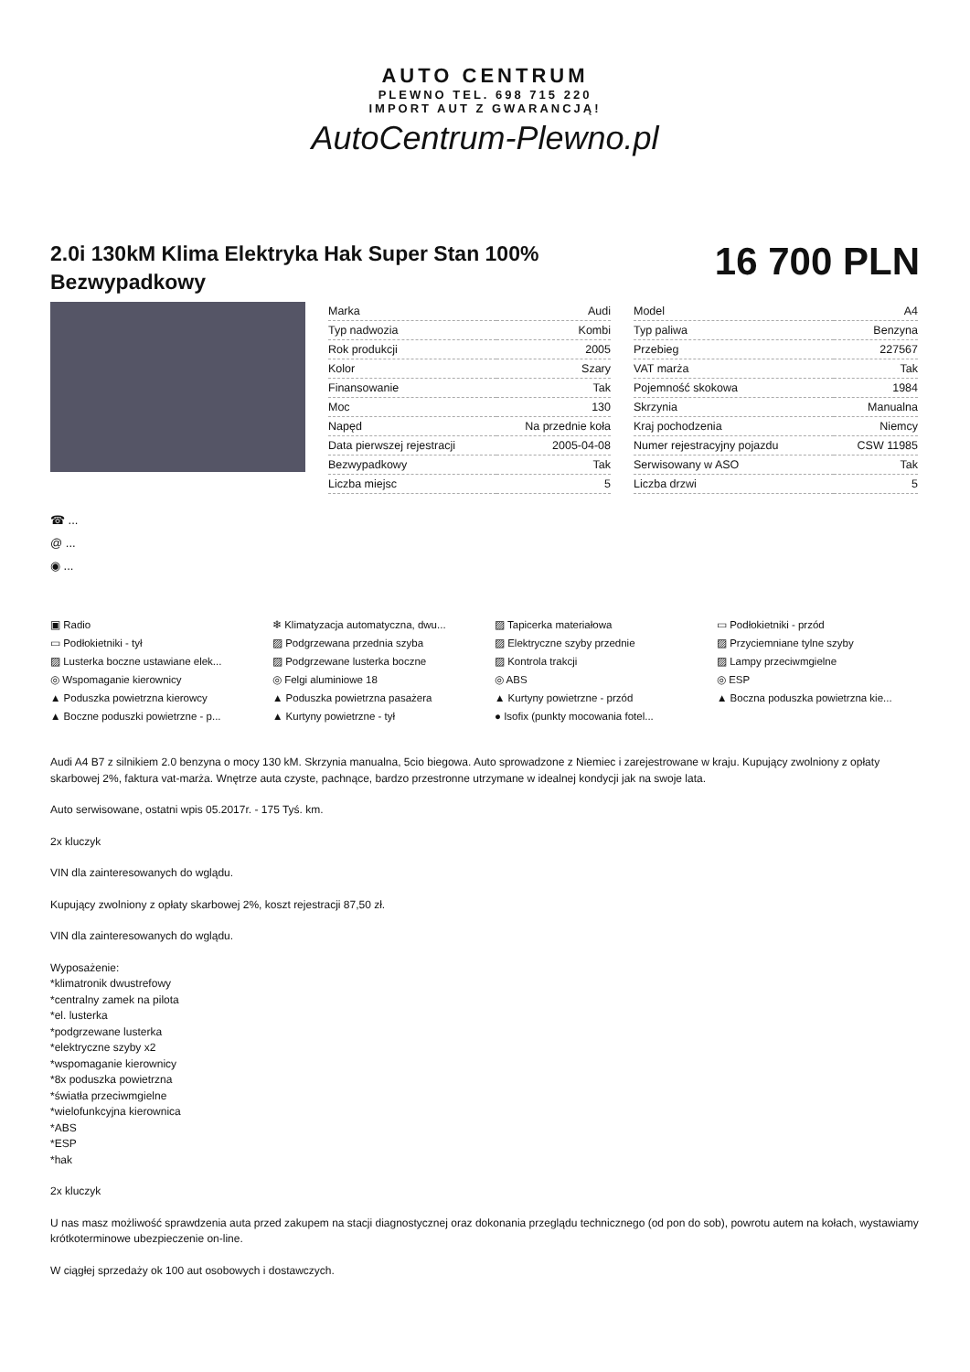AUTO CENTRUM
PLEWNO TEL. 698 715 220
IMPORT AUT Z GWARANCJĄ!
AutoCentrum-Plewno.pl
2.0i 130kM Klima Elektryka Hak Super Stan 100% Bezwypadkowy
16 700 PLN
| Marka | Audi |
| Typ nadwozia | Kombi |
| Rok produkcji | 2005 |
| Kolor | Szary |
| Finansowanie | Tak |
| Moc | 130 |
| Napęd | Na przednie koła |
| Data pierwszej rejestracji | 2005-04-08 |
| Bezwypadkowy | Tak |
| Liczba miejsc | 5 |
| Model | A4 |
| Typ paliwa | Benzyna |
| Przebieg | 227567 |
| VAT marża | Tak |
| Pojemność skokowa | 1984 |
| Skrzynia | Manualna |
| Kraj pochodzenia | Niemcy |
| Numer rejestracyjny pojazdu | CSW 11985 |
| Serwisowany w ASO | Tak |
| Liczba drzwi | 5 |
☎ ...
@ ...
◉ ...
▣ Radio
❄ Klimatyzacja automatyczna, dwu...
▨ Tapicerka materiałowa
▭ Podłokietniki - przód
▭ Podłokietniki - tył
▨ Podgrzewana przednia szyba
▨ Elektryczne szyby przednie
▨ Przyciemniane tylne szyby
▨ Lusterka boczne ustawiane elek...
▨ Podgrzewane lusterka boczne
▨ Kontrola trakcji
▨ Lampy przeciwmgielne
◎ Wspomaganie kierownicy
◎ Felgi aluminiowe 18
◎ ABS
◎ ESP
▲ Poduszka powietrzna kierowcy
▲ Poduszka powietrzna pasażera
▲ Kurtyny powietrzne - przód
▲ Boczna poduszka powietrzna kie...
▲ Boczne poduszki powietrzne - p...
▲ Kurtyny powietrzne - tył
● Isofix (punkty mocowania fotel...
Audi A4 B7 z silnikiem 2.0 benzyna o mocy 130 kM. Skrzynia manualna, 5cio biegowa. Auto sprowadzone z Niemiec i zarejestrowane w kraju. Kupujący zwolniony z opłaty skarbowej 2%, faktura vat-marża. Wnętrze auta czyste, pachnące, bardzo przestronne utrzymane w idealnej kondycji jak na swoje lata.
Auto serwisowane, ostatni wpis 05.2017r. - 175 Tyś. km.
2x kluczyk
VIN dla zainteresowanych do wglądu.
Kupujący zwolniony z opłaty skarbowej 2%, koszt rejestracji 87,50 zł.
VIN dla zainteresowanych do wglądu.
Wyposażenie:
*klimatronik dwustrefowy
*centralny zamek na pilota
*el. lusterka
*podgrzewane lusterka
*elektryczne szyby x2
*wspomaganie kierownicy
*8x poduszka powietrzna
*światła przeciwmgielne
*wielofunkcyjna kierownica
*ABS
*ESP
*hak
2x kluczyk
U nas masz możliwość sprawdzenia auta przed zakupem na stacji diagnostycznej oraz dokonania przeglądu technicznego (od pon do sob), powrotu autem na kołach, wystawiamy krótkoterminowe ubezpieczenie on-line.
W ciągłej sprzedaży ok 100 aut osobowych i dostawczych.